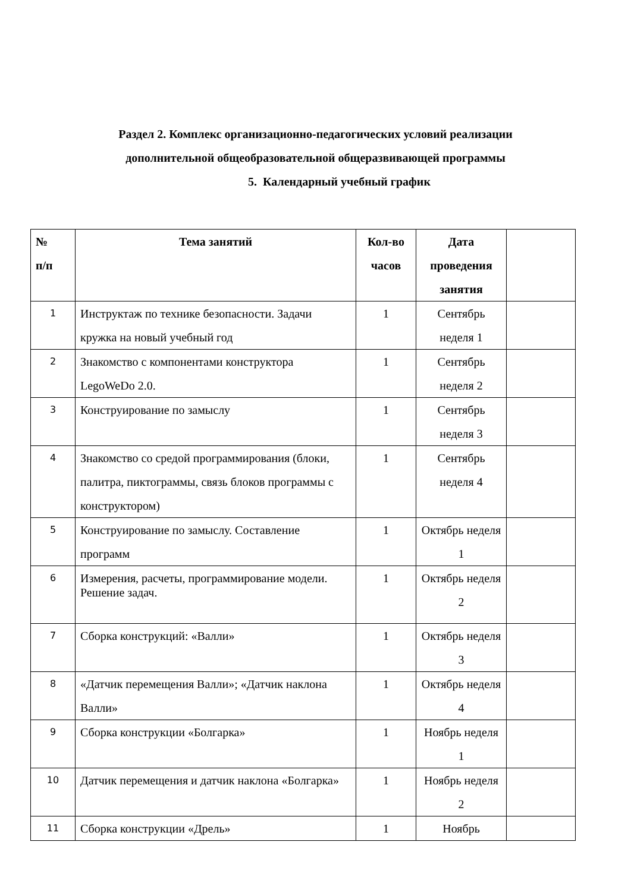Раздел 2. Комплекс организационно-педагогических условий реализации
дополнительной общеобразовательной общеразвивающей программы
5. Календарный учебный график
| № п/п | Тема занятий | Кол-во часов | Дата проведения занятия | |
| --- | --- | --- | --- | --- |
| 1 | Инструктаж по технике безопасности. Задачи кружка на новый учебный год | 1 | Сентябрь неделя 1 | |
| 2 | Знакомство с компонентами конструктора LegoWeDo 2.0. | 1 | Сентябрь неделя 2 | |
| 3 | Конструирование по замыслу | 1 | Сентябрь неделя 3 | |
| 4 | Знакомство со средой программирования (блоки, палитра, пиктограммы, связь блоков программы с конструктором) | 1 | Сентябрь неделя 4 | |
| 5 | Конструирование по замыслу. Составление программ | 1 | Октябрь неделя 1 | |
| 6 | Измерения, расчеты, программирование модели. Решение задач. | 1 | Октябрь неделя 2 | |
| 7 | Сборка конструкций: «Валли» | 1 | Октябрь неделя 3 | |
| 8 | «Датчик перемещения Валли»; «Датчик наклона Валли» | 1 | Октябрь неделя 4 | |
| 9 | Сборка конструкции «Болгарка» | 1 | Ноябрь неделя 1 | |
| 10 | Датчик перемещения и датчик наклона «Болгарка» | 1 | Ноябрь неделя 2 | |
| 11 | Сборка конструкции «Дрель» | 1 | Ноябрь | |